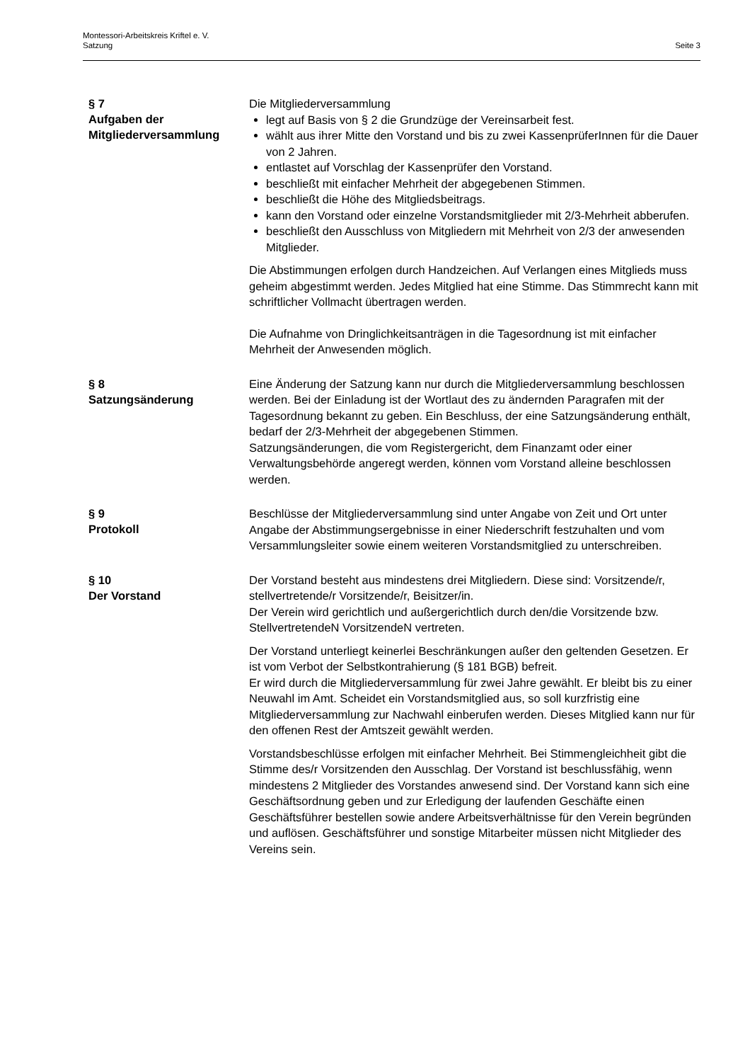Montessori-Arbeitskreis Kriftel e. V.
Satzung Seite 3
§ 7
Aufgaben der Mitgliederversammlung
Die Mitgliederversammlung
legt auf Basis von § 2 die Grundzüge der Vereinsarbeit fest.
wählt aus ihrer Mitte den Vorstand und bis zu zwei KassenprüferInnen für die Dauer von 2 Jahren.
entlastet auf Vorschlag der Kassenprüfer den Vorstand.
beschließt mit einfacher Mehrheit der abgegebenen Stimmen.
beschließt die Höhe des Mitgliedsbeitrags.
kann den Vorstand oder einzelne Vorstandsmitglieder mit 2/3-Mehrheit abberufen.
beschließt den Ausschluss von Mitgliedern mit Mehrheit von 2/3 der anwesenden Mitglieder.
Die Abstimmungen erfolgen durch Handzeichen. Auf Verlangen eines Mitglieds muss geheim abgestimmt werden. Jedes Mitglied hat eine Stimme. Das Stimmrecht kann mit schriftlicher Vollmacht übertragen werden.
Die Aufnahme von Dringlichkeitsanträgen in die Tagesordnung ist mit einfacher Mehrheit der Anwesenden möglich.
§ 8
Satzungsänderung
Eine Änderung der Satzung kann nur durch die Mitgliederversammlung beschlossen werden. Bei der Einladung ist der Wortlaut des zu ändernden Paragrafen mit der Tagesordnung bekannt zu geben. Ein Beschluss, der eine Satzungsänderung enthält, bedarf der 2/3-Mehrheit der abgegebenen Stimmen.
Satzungsänderungen, die vom Registergericht, dem Finanzamt oder einer Verwaltungsbehörde angeregt werden, können vom Vorstand alleine beschlossen werden.
§ 9
Protokoll
Beschlüsse der Mitgliederversammlung sind unter Angabe von Zeit und Ort unter Angabe der Abstimmungsergebnisse in einer Niederschrift festzuhalten und vom Versammlungsleiter sowie einem weiteren Vorstandsmitglied zu unterschreiben.
§ 10
Der Vorstand
Der Vorstand besteht aus mindestens drei Mitgliedern. Diese sind: Vorsitzende/r, stellvertretende/r Vorsitzende/r, Beisitzer/in.
Der Verein wird gerichtlich und außergerichtlich durch den/die Vorsitzende bzw. StellvertretendeN VorsitzendeN vertreten.
Der Vorstand unterliegt keinerlei Beschränkungen außer den geltenden Gesetzen. Er ist vom Verbot der Selbstkontrahierung (§ 181 BGB) befreit.
Er wird durch die Mitgliederversammlung für zwei Jahre gewählt. Er bleibt bis zu einer Neuwahl im Amt. Scheidet ein Vorstandsmitglied aus, so soll kurzfristig eine Mitgliederversammlung zur Nachwahl einberufen werden. Dieses Mitglied kann nur für den offenen Rest der Amtszeit gewählt werden.
Vorstandsbeschlüsse erfolgen mit einfacher Mehrheit. Bei Stimmengleichheit gibt die Stimme des/r Vorsitzenden den Ausschlag. Der Vorstand ist beschlussfähig, wenn mindestens 2 Mitglieder des Vorstandes anwesend sind. Der Vorstand kann sich eine Geschäftsordnung geben und zur Erledigung der laufenden Geschäfte einen Geschäftsführer bestellen sowie andere Arbeitsverhältnisse für den Verein begründen und auflösen. Geschäftsführer und sonstige Mitarbeiter müssen nicht Mitglieder des Vereins sein.